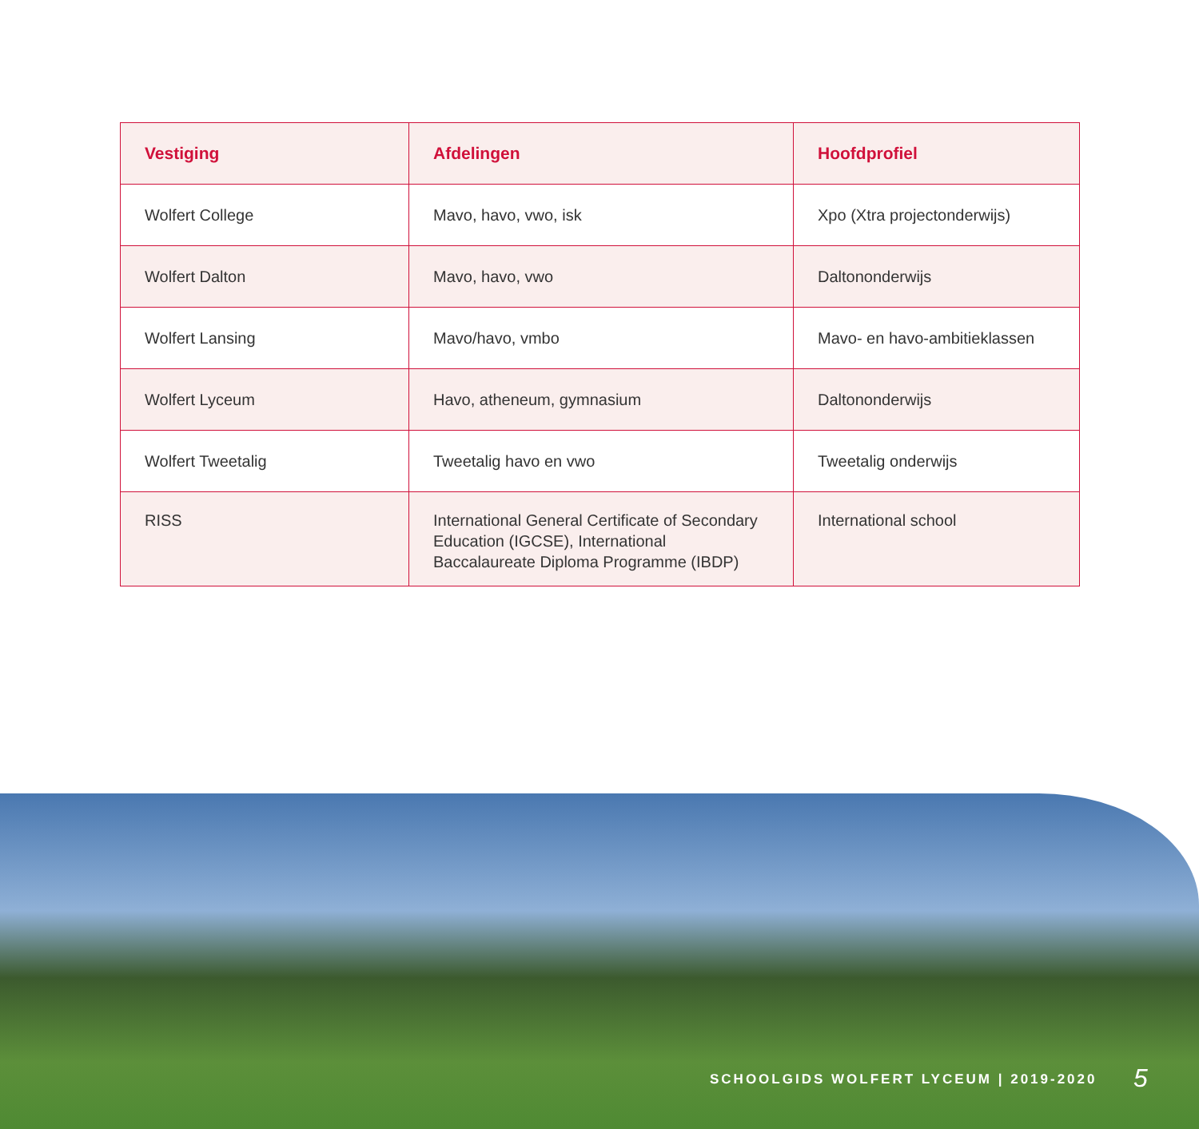| Vestiging | Afdelingen | Hoofdprofiel |
| --- | --- | --- |
| Wolfert College | Mavo, havo, vwo, isk | Xpo (Xtra projectonderwijs) |
| Wolfert Dalton | Mavo, havo, vwo | Daltononderwijs |
| Wolfert Lansing | Mavo/havo, vmbo | Mavo- en havo-ambitieklassen |
| Wolfert Lyceum | Havo, atheneum, gymnasium | Daltononderwijs |
| Wolfert Tweetalig | Tweetalig havo en vwo | Tweetalig onderwijs |
| RISS | International General Certificate of Secondary Education (IGCSE), International Baccalaureate Diploma Programme (IBDP) | International school |
SCHOOLGIDS WOLFERT LYCEUM | 2019-2020
5